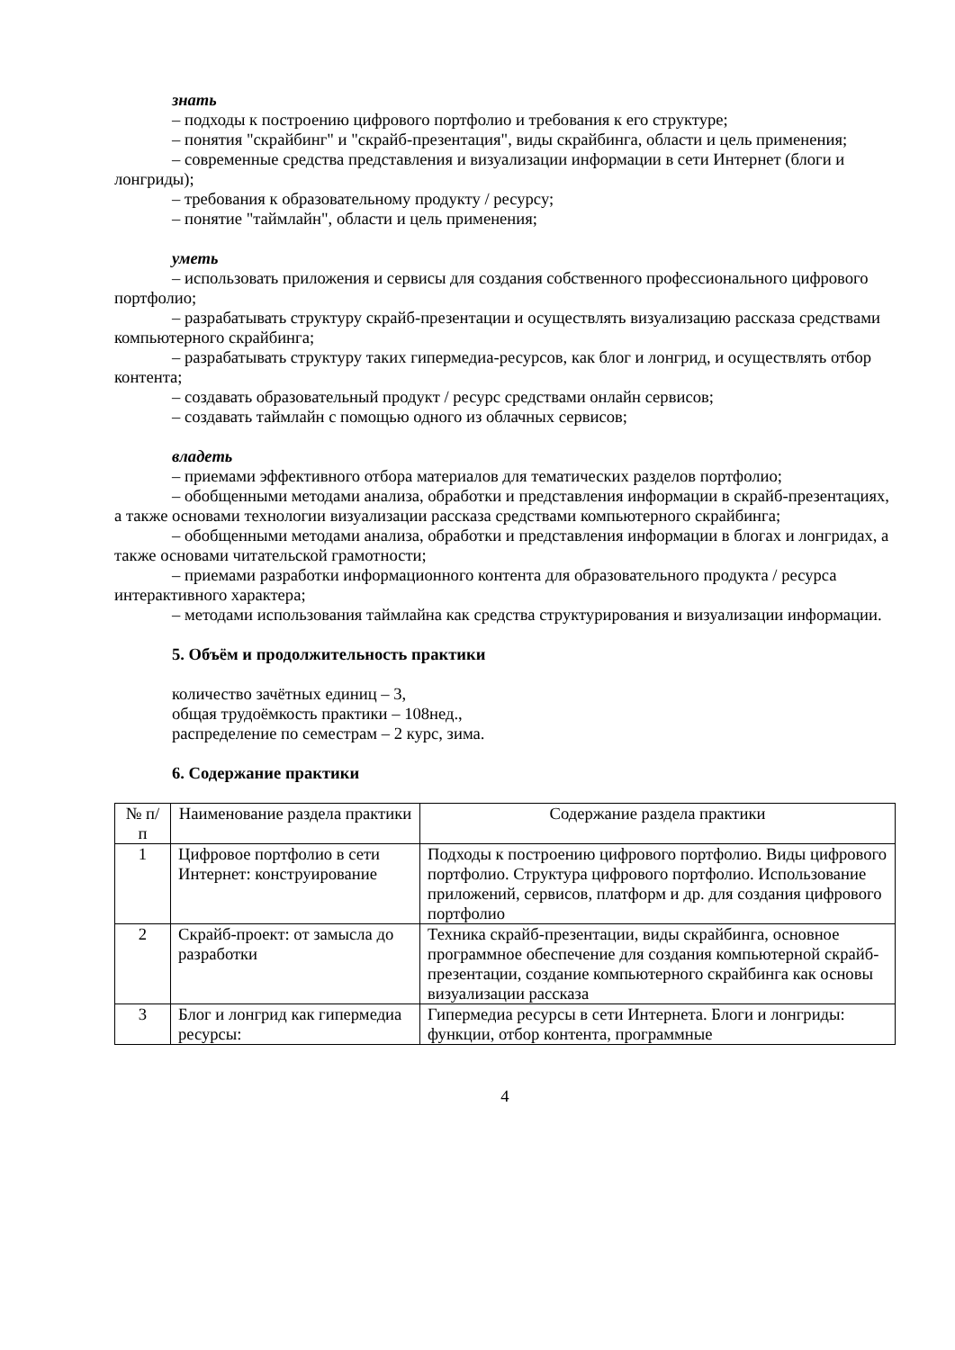знать
– подходы к построению цифрового портфолио и требования к его структуре;
– понятия "скрайбинг" и "скрайб-презентация", виды скрайбинга, области и цель применения;
– современные средства представления и визуализации информации в сети Интернет (блоги и лонгриды);
– требования к образовательному продукту / ресурсу;
– понятие "таймлайн", области и цель применения;
уметь
– использовать приложения и сервисы для создания собственного профессионального цифрового портфолио;
– разрабатывать структуру скрайб-презентации и осуществлять визуализацию рассказа средствами компьютерного скрайбинга;
– разрабатывать структуру таких гипермедиа-ресурсов, как блог и лонгрид, и осуществлять отбор контента;
– создавать образовательный продукт / ресурс средствами онлайн сервисов;
– создавать таймлайн с помощью одного из облачных сервисов;
владеть
– приемами эффективного отбора материалов для тематических разделов портфолио;
– обобщенными методами анализа, обработки и представления информации в скрайб-презентациях, а также основами технологии визуализации рассказа средствами компьютерного скрайбинга;
– обобщенными методами анализа, обработки и представления информации в блогах и лонгридах, а также основами читательской грамотности;
– приемами разработки информационного контента для образовательного продукта / ресурса интерактивного характера;
– методами использования таймлайна как средства структурирования и визуализации информации.
5. Объём и продолжительность практики
количество зачётных единиц – 3,
общая трудоёмкость практики – 108нед.,
распределение по семестрам – 2 курс, зима.
6. Содержание практики
| № п/п | Наименование раздела практики | Содержание раздела практики |
| 1 | Цифровое портфолио в сети Интернет: конструирование | Подходы к построению цифрового портфолио. Виды цифрового портфолио. Структура цифрового портфолио. Использование приложений, сервисов, платформ и др. для создания цифрового портфолио |
| 2 | Скрайб-проект: от замысла до разработки | Техника скрайб-презентации, виды скрайбинга, основное программное обеспечение для создания компьютерной скрайб-презентации, создание компьютерного скрайбинга как основы визуализации рассказа |
| 3 | Блог и лонгрид как гипермедиа ресурсы: | Гипермедиа ресурсы в сети Интернета. Блоги и лонгриды: функции, отбор контента, программные |
4